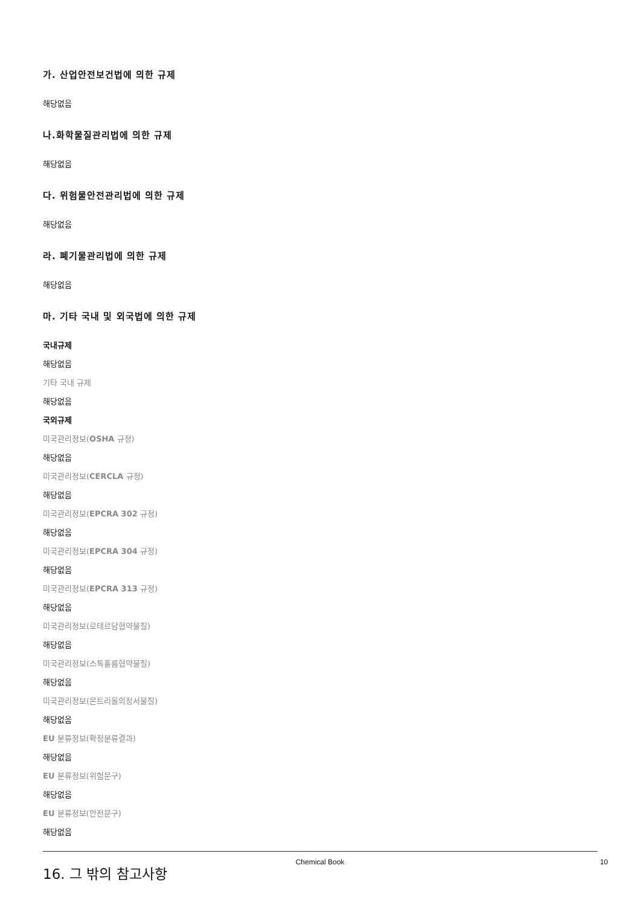가. 산업안전보건법에 의한 규제
해당없음
나.화학물질관리법에 의한 규제
해당없음
다. 위험물안전관리법에 의한 규제
해당없음
라. 폐기물관리법에 의한 규제
해당없음
마. 기타 국내 및 외국법에 의한 규제
국내규제
해당없음
기타 국내 규제
해당없음
국외규제
미국관리정보(OSHA 규정)
해당없음
미국관리정보(CERCLA 규정)
해당없음
미국관리정보(EPCRA 302 규정)
해당없음
미국관리정보(EPCRA 304 규정)
해당없음
미국관리정보(EPCRA 313 규정)
해당없음
미국관리정보(로테르담협약물질)
해당없음
미국관리정보(스톡홀름협약물질)
해당없음
미국관리정보(몬트리올의정서물질)
해당없음
EU 분류정보(확정분류결과)
해당없음
EU 분류정보(위험문구)
해당없음
EU 분류정보(안전문구)
해당없음
16. 그 밖의 참고사항
Chemical Book 10